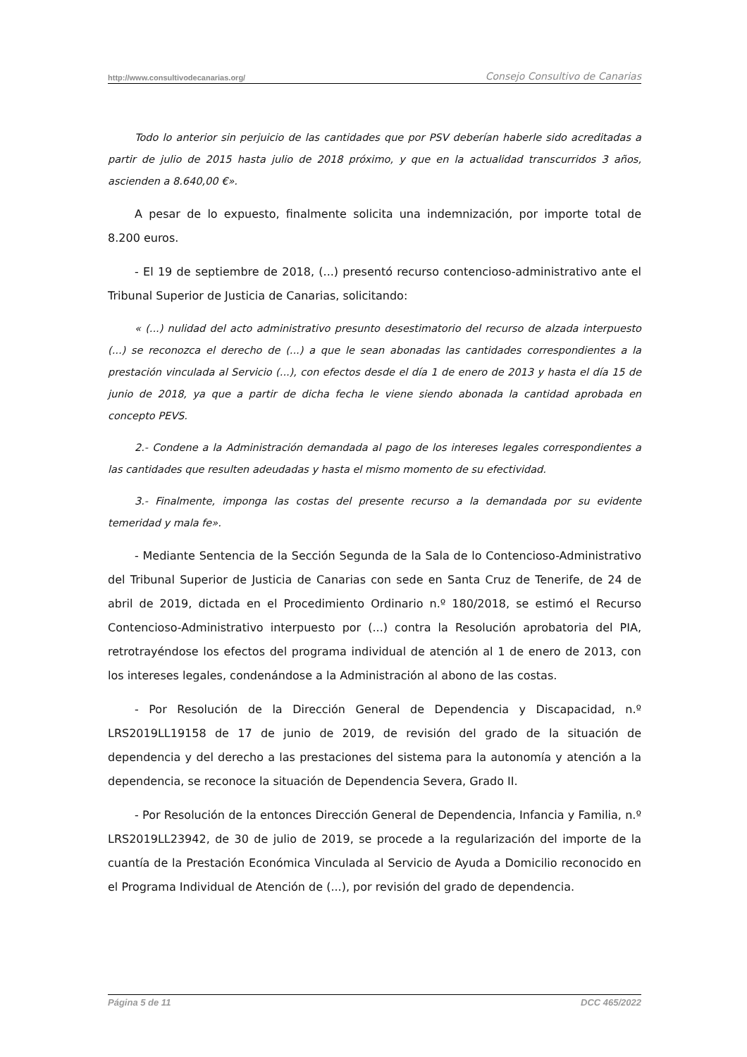http://www.consultivodecanarias.org/ Consejo Consultivo de Canarias
Todo lo anterior sin perjuicio de las cantidades que por PSV deberían haberle sido acreditadas a partir de julio de 2015 hasta julio de 2018 próximo, y que en la actualidad transcurridos 3 años, ascienden a 8.640,00 €».
A pesar de lo expuesto, finalmente solicita una indemnización, por importe total de 8.200 euros.
- El 19 de septiembre de 2018, (...) presentó recurso contencioso-administrativo ante el Tribunal Superior de Justicia de Canarias, solicitando:
« (...) nulidad del acto administrativo presunto desestimatorio del recurso de alzada interpuesto (...) se reconozca el derecho de (...) a que le sean abonadas las cantidades correspondientes a la prestación vinculada al Servicio (...), con efectos desde el día 1 de enero de 2013 y hasta el día 15 de junio de 2018, ya que a partir de dicha fecha le viene siendo abonada la cantidad aprobada en concepto PEVS.
2.- Condene a la Administración demandada al pago de los intereses legales correspondientes a las cantidades que resulten adeudadas y hasta el mismo momento de su efectividad.
3.- Finalmente, imponga las costas del presente recurso a la demandada por su evidente temeridad y mala fe».
- Mediante Sentencia de la Sección Segunda de la Sala de lo Contencioso-Administrativo del Tribunal Superior de Justicia de Canarias con sede en Santa Cruz de Tenerife, de 24 de abril de 2019, dictada en el Procedimiento Ordinario n.º 180/2018, se estimó el Recurso Contencioso-Administrativo interpuesto por (...) contra la Resolución aprobatoria del PIA, retrotrayéndose los efectos del programa individual de atención al 1 de enero de 2013, con los intereses legales, condenándose a la Administración al abono de las costas.
- Por Resolución de la Dirección General de Dependencia y Discapacidad, n.º LRS2019LL19158 de 17 de junio de 2019, de revisión del grado de la situación de dependencia y del derecho a las prestaciones del sistema para la autonomía y atención a la dependencia, se reconoce la situación de Dependencia Severa, Grado II.
- Por Resolución de la entonces Dirección General de Dependencia, Infancia y Familia, n.º LRS2019LL23942, de 30 de julio de 2019, se procede a la regularización del importe de la cuantía de la Prestación Económica Vinculada al Servicio de Ayuda a Domicilio reconocido en el Programa Individual de Atención de (...), por revisión del grado de dependencia.
Página 5 de 11 DCC 465/2022